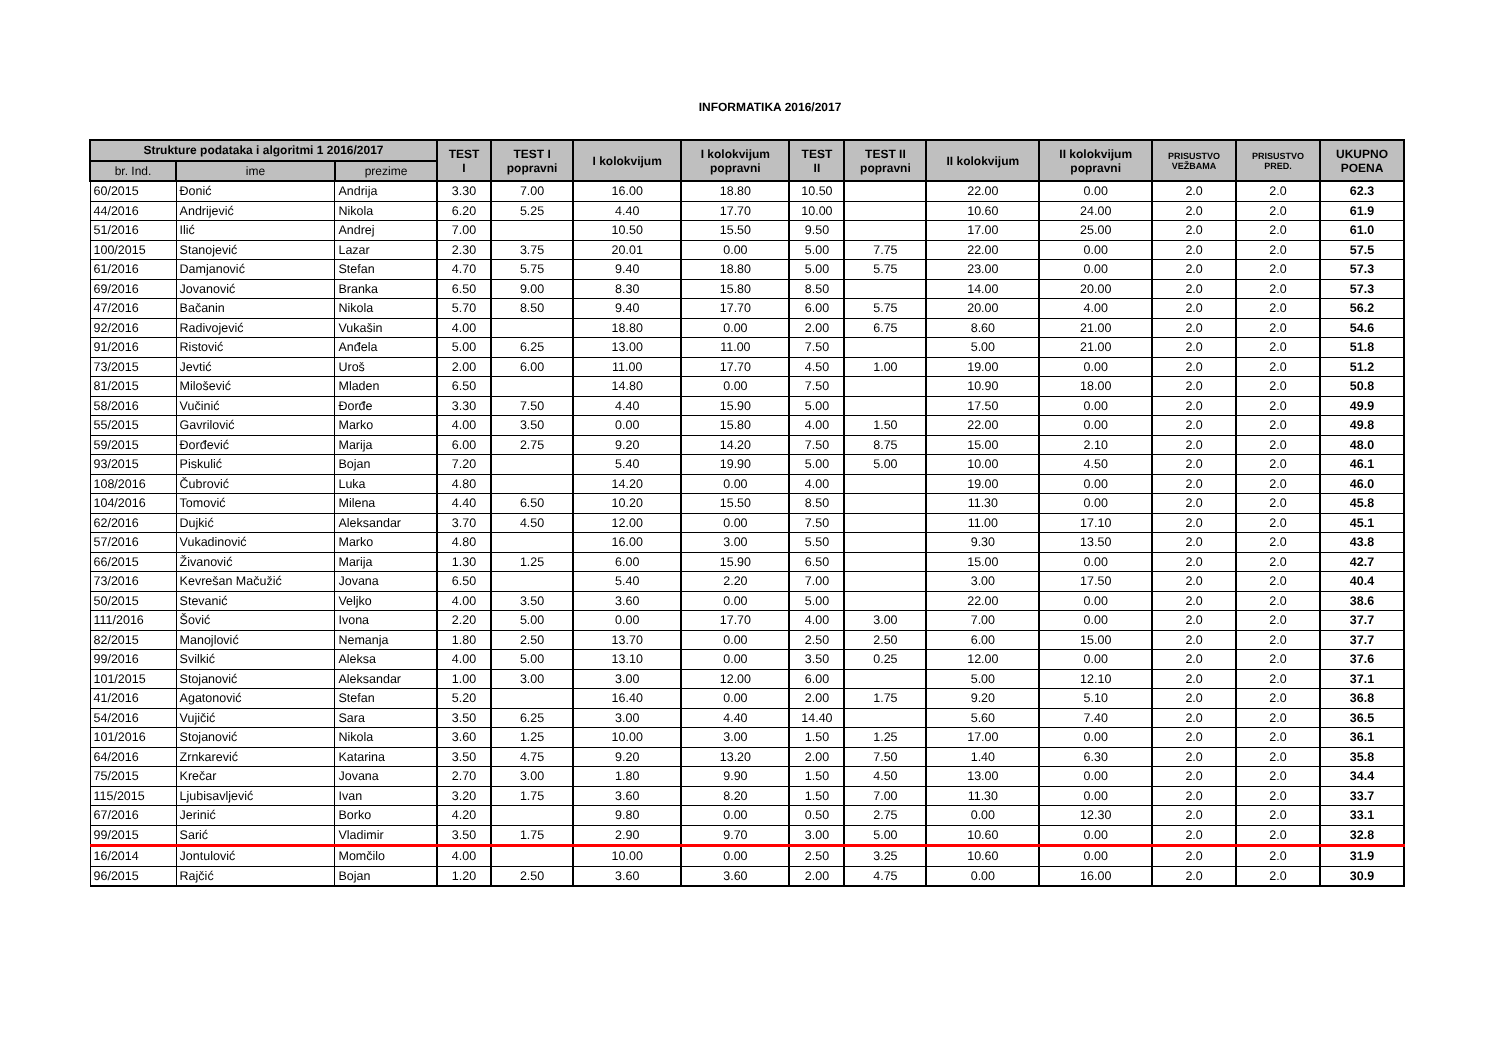INFORMATIKA 2016/2017
| Strukture podataka i algoritmi 1 2016/2017 | | | TEST I | TEST I popravni | I kolokvijum | I kolokvijum popravni | TEST II | TEST II popravni | II kolokvijum | II kolokvijum popravni | PRISUSTVO VEŽBAMA | PRISUSTVO PRED. | UKUPNO POENA |
| --- | --- | --- | --- | --- | --- | --- | --- | --- | --- | --- | --- | --- | --- |
| br. Ind. | ime | prezime | | | | | | | | | | | |
| 60/2015 | Đonić | Andrija | 3.30 | 7.00 | 16.00 | 18.80 | 10.50 | | 22.00 | 0.00 | 2.0 | 2.0 | 62.3 |
| 44/2016 | Andrijević | Nikola | 6.20 | 5.25 | 4.40 | 17.70 | 10.00 | | 10.60 | 24.00 | 2.0 | 2.0 | 61.9 |
| 51/2016 | Ilić | Andrej | 7.00 | | 10.50 | 15.50 | 9.50 | | 17.00 | 25.00 | 2.0 | 2.0 | 61.0 |
| 100/2015 | Stanojević | Lazar | 2.30 | 3.75 | 20.01 | 0.00 | 5.00 | 7.75 | 22.00 | 0.00 | 2.0 | 2.0 | 57.5 |
| 61/2016 | Damjanović | Stefan | 4.70 | 5.75 | 9.40 | 18.80 | 5.00 | 5.75 | 23.00 | 0.00 | 2.0 | 2.0 | 57.3 |
| 69/2016 | Jovanović | Branka | 6.50 | 9.00 | 8.30 | 15.80 | 8.50 | | 14.00 | 20.00 | 2.0 | 2.0 | 57.3 |
| 47/2016 | Bačanin | Nikola | 5.70 | 8.50 | 9.40 | 17.70 | 6.00 | 5.75 | 20.00 | 4.00 | 2.0 | 2.0 | 56.2 |
| 92/2016 | Radivojević | Vukašin | 4.00 | | 18.80 | 0.00 | 2.00 | 6.75 | 8.60 | 21.00 | 2.0 | 2.0 | 54.6 |
| 91/2016 | Ristović | Anđela | 5.00 | 6.25 | 13.00 | 11.00 | 7.50 | | 5.00 | 21.00 | 2.0 | 2.0 | 51.8 |
| 73/2015 | Jevtić | Uroš | 2.00 | 6.00 | 11.00 | 17.70 | 4.50 | 1.00 | 19.00 | 0.00 | 2.0 | 2.0 | 51.2 |
| 81/2015 | Milošević | Mladen | 6.50 | | 14.80 | 0.00 | 7.50 | | 10.90 | 18.00 | 2.0 | 2.0 | 50.8 |
| 58/2016 | Vučinić | Đorđe | 3.30 | 7.50 | 4.40 | 15.90 | 5.00 | | 17.50 | 0.00 | 2.0 | 2.0 | 49.9 |
| 55/2015 | Gavrilović | Marko | 4.00 | 3.50 | 0.00 | 15.80 | 4.00 | 1.50 | 22.00 | 0.00 | 2.0 | 2.0 | 49.8 |
| 59/2015 | Đorđević | Marija | 6.00 | 2.75 | 9.20 | 14.20 | 7.50 | 8.75 | 15.00 | 2.10 | 2.0 | 2.0 | 48.0 |
| 93/2015 | Piskulić | Bojan | 7.20 | | 5.40 | 19.90 | 5.00 | 5.00 | 10.00 | 4.50 | 2.0 | 2.0 | 46.1 |
| 108/2016 | Čubrović | Luka | 4.80 | | 14.20 | 0.00 | 4.00 | | 19.00 | 0.00 | 2.0 | 2.0 | 46.0 |
| 104/2016 | Tomović | Milena | 4.40 | 6.50 | 10.20 | 15.50 | 8.50 | | 11.30 | 0.00 | 2.0 | 2.0 | 45.8 |
| 62/2016 | Dujkić | Aleksandar | 3.70 | 4.50 | 12.00 | 0.00 | 7.50 | | 11.00 | 17.10 | 2.0 | 2.0 | 45.1 |
| 57/2016 | Vukadinović | Marko | 4.80 | | 16.00 | 3.00 | 5.50 | | 9.30 | 13.50 | 2.0 | 2.0 | 43.8 |
| 66/2015 | Živanović | Marija | 1.30 | 1.25 | 6.00 | 15.90 | 6.50 | | 15.00 | 0.00 | 2.0 | 2.0 | 42.7 |
| 73/2016 | Kevrešan Mačužić | Jovana | 6.50 | | 5.40 | 2.20 | 7.00 | | 3.00 | 17.50 | 2.0 | 2.0 | 40.4 |
| 50/2015 | Stevanić | Veljko | 4.00 | 3.50 | 3.60 | 0.00 | 5.00 | | 22.00 | 0.00 | 2.0 | 2.0 | 38.6 |
| 111/2016 | Šović | Ivona | 2.20 | 5.00 | 0.00 | 17.70 | 4.00 | 3.00 | 7.00 | 0.00 | 2.0 | 2.0 | 37.7 |
| 82/2015 | Manojlović | Nemanja | 1.80 | 2.50 | 13.70 | 0.00 | 2.50 | 2.50 | 6.00 | 15.00 | 2.0 | 2.0 | 37.7 |
| 99/2016 | Svilkić | Aleksa | 4.00 | 5.00 | 13.10 | 0.00 | 3.50 | 0.25 | 12.00 | 0.00 | 2.0 | 2.0 | 37.6 |
| 101/2015 | Stojanović | Aleksandar | 1.00 | 3.00 | 3.00 | 12.00 | 6.00 | | 5.00 | 12.10 | 2.0 | 2.0 | 37.1 |
| 41/2016 | Agatonović | Stefan | 5.20 | | 16.40 | 0.00 | 2.00 | 1.75 | 9.20 | 5.10 | 2.0 | 2.0 | 36.8 |
| 54/2016 | Vujičić | Sara | 3.50 | 6.25 | 3.00 | 4.40 | 14.40 | | 5.60 | 7.40 | 2.0 | 2.0 | 36.5 |
| 101/2016 | Stojanović | Nikola | 3.60 | 1.25 | 10.00 | 3.00 | 1.50 | 1.25 | 17.00 | 0.00 | 2.0 | 2.0 | 36.1 |
| 64/2016 | Zrnkarević | Katarina | 3.50 | 4.75 | 9.20 | 13.20 | 2.00 | 7.50 | 1.40 | 6.30 | 2.0 | 2.0 | 35.8 |
| 75/2015 | Krečar | Jovana | 2.70 | 3.00 | 1.80 | 9.90 | 1.50 | 4.50 | 13.00 | 0.00 | 2.0 | 2.0 | 34.4 |
| 115/2015 | Ljubisavljević | Ivan | 3.20 | 1.75 | 3.60 | 8.20 | 1.50 | 7.00 | 11.30 | 0.00 | 2.0 | 2.0 | 33.7 |
| 67/2016 | Jerinić | Borko | 4.20 | | 9.80 | 0.00 | 0.50 | 2.75 | 0.00 | 12.30 | 2.0 | 2.0 | 33.1 |
| 99/2015 | Sarić | Vladimir | 3.50 | 1.75 | 2.90 | 9.70 | 3.00 | 5.00 | 10.60 | 0.00 | 2.0 | 2.0 | 32.8 |
| 16/2014 | Jontulović | Momčilo | 4.00 | | 10.00 | 0.00 | 2.50 | 3.25 | 10.60 | 0.00 | 2.0 | 2.0 | 31.9 |
| 96/2015 | Rajčić | Bojan | 1.20 | 2.50 | 3.60 | 3.60 | 2.00 | 4.75 | 0.00 | 16.00 | 2.0 | 2.0 | 30.9 |